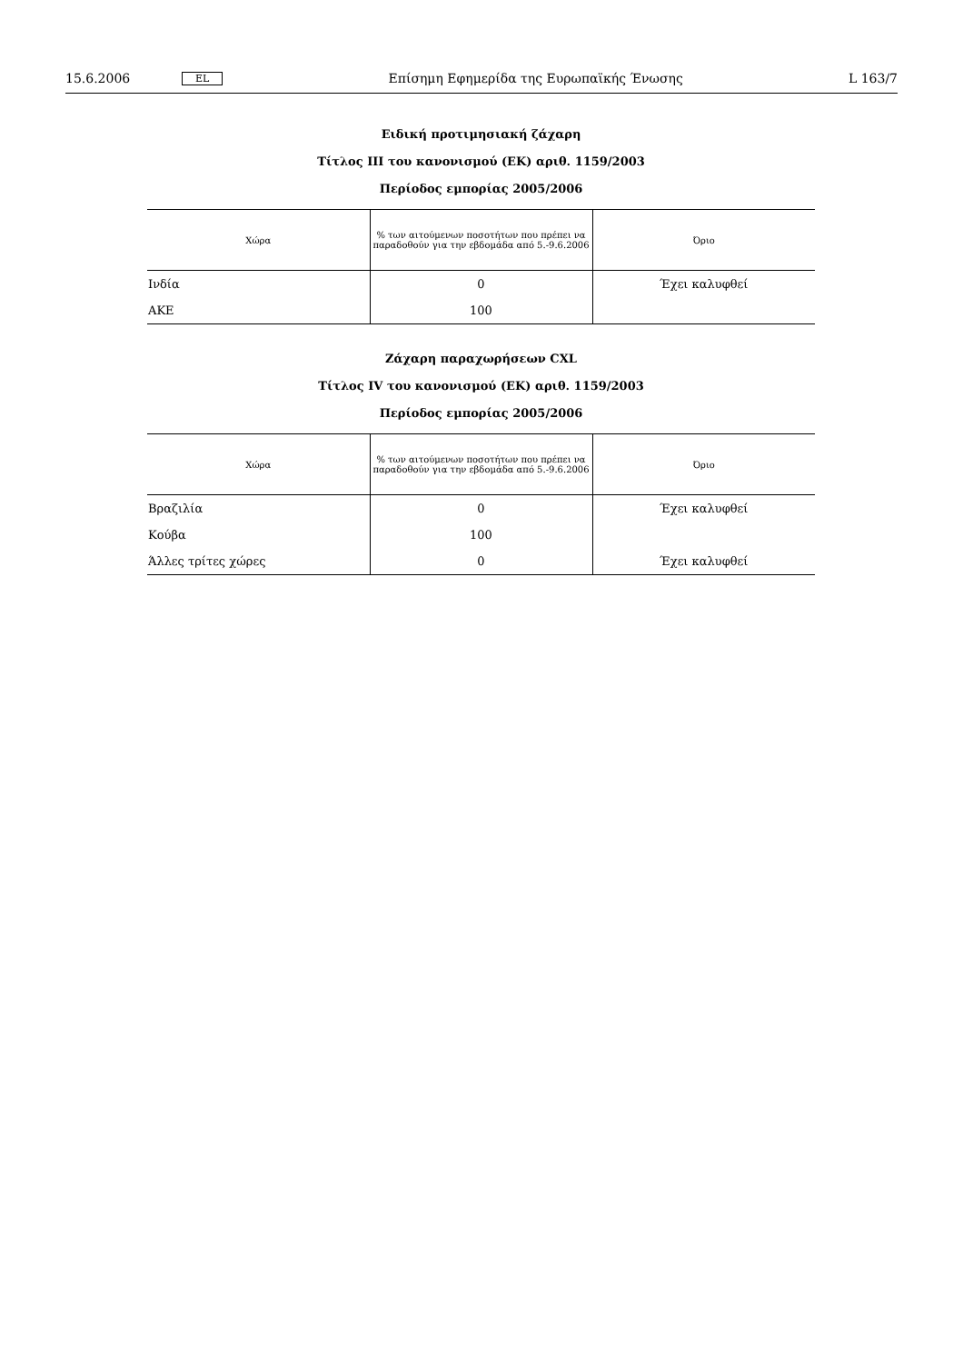15.6.2006 EL Επίσημη Εφημερίδα της Ευρωπαϊκής Ένωσης L 163/7
Ειδική προτιμησιακή ζάχαρη
Τίτλος III του κανονισμού (ΕΚ) αριθ. 1159/2003
Περίοδος εμπορίας 2005/2006
| Χώρα | % των αιτούμενων ποσοτήτων που πρέπει να παραδοθούν για την εβδομάδα από 5.-9.6.2006 | Όριο |
| --- | --- | --- |
| Ινδία | 0 | Έχει καλυφθεί |
| ΑΚΕ | 100 | |
Ζάχαρη παραχωρήσεων CXL
Τίτλος IV του κανονισμού (ΕΚ) αριθ. 1159/2003
Περίοδος εμπορίας 2005/2006
| Χώρα | % των αιτούμενων ποσοτήτων που πρέπει να παραδοθούν για την εβδομάδα από 5.-9.6.2006 | Όριο |
| --- | --- | --- |
| Βραζιλία | 0 | Έχει καλυφθεί |
| Κούβα | 100 | |
| Άλλες τρίτες χώρες | 0 | Έχει καλυφθεί |